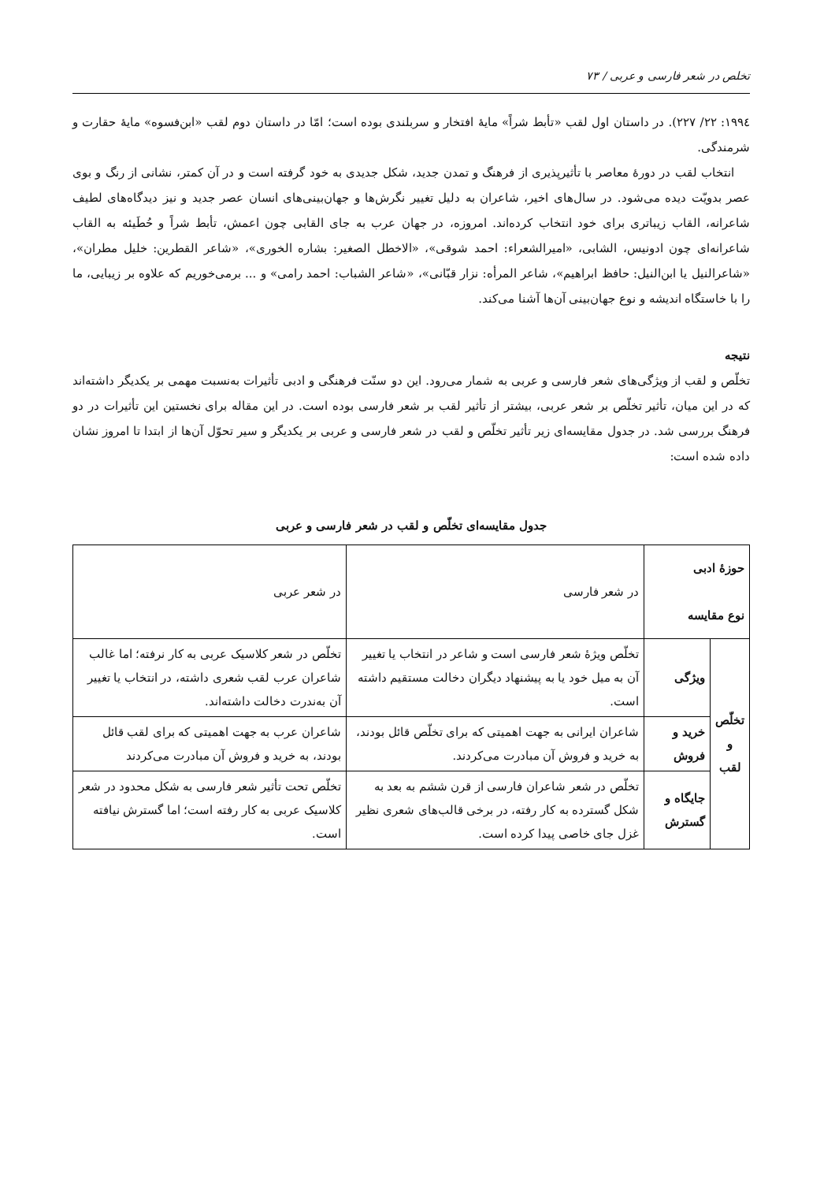تخلص در شعر فارسی و عربی / ۷۳
۱۹۹٤: ۲۲/ ۲۲۷). در داستان اول لقب «تأبط شراً» مایهٔ افتخار و سربلندی بوده است؛ امّا در داستان دوم لقب «ابن‌فسوه» مایهٔ حقارت و شرمندگی.
انتخاب لقب در دورهٔ معاصر با تأثیرپذیری از فرهنگ و تمدن جدید، شکل جدیدی به خود گرفته است و در آن کمتر، نشانی از رنگ و بوی عصر بدویّت دیده می‌شود. در سال‌های اخیر، شاعران به دلیل تغییر نگرش‌ها و جهان‌بینی‌های انسان عصر جدید و نیز دیدگاه‌های لطیف شاعرانه، القاب زیباتری برای خود انتخاب کرده‌اند. امروزه، در جهان عرب به جای القابی چون اعمش، تأبط شراً و حُطَیئه به القاب شاعرانه‌ای چون ادونیس، الشابی، «امیرالشعراء: احمد شوقی»، «الاخطل الصغیر: بشاره الخوری»، «شاعر القطرین: خلیل مطران»، «شاعرالنیل یا ابن‌النیل: حافظ ابراهیم»، شاعر المرأه: نزار قبّانی»، «شاعر الشباب: احمد رامی» و ... برمی‌خوریم که علاوه بر زیبایی، ما را با خاستگاه اندیشه و نوع جهان‌بینی آن‌ها آشنا می‌کند.
نتیجه
تخلّص و لقب از ویژگی‌های شعر فارسی و عربی به شمار می‌رود. این دو سنّت فرهنگی و ادبی تأثیرات به‌نسبت مهمی بر یکدیگر داشته‌اند که در این میان، تأثیر تخلّص بر شعر عربی، بیشتر از تأثیر لقب بر شعر فارسی بوده است. در این مقاله برای نخستین این تأثیرات در دو فرهنگ بررسی شد. در جدول مقایسه‌ای زیر تأثیر تخلّص و لقب در شعر فارسی و عربی بر یکدیگر و سیر تحوّل آن‌ها از ابتدا تا امروز نشان داده شده است:
جدول مقایسه‌ای تخلّص و لقب در شعر فارسی و عربی
| حوزهٔ ادبی نوع مقایسه | | در شعر فارسی | در شعر عربی |
| تخلّص و لقب | ویژگی | تخلّص ویژهٔ شعر فارسی است و شاعر در انتخاب یا تغییر آن به میل خود یا به پیشنهاد دیگران دخالت مستقیم داشته است. | تخلّص در شعر کلاسیک عربی به کار نرفته؛ اما غالب شاعران عرب لقب شعری داشته، در انتخاب یا تغییر آن به‌ندرت دخالت داشته‌اند. |
| | خرید و فروش | شاعران ایرانی به جهت اهمیتی که برای تخلّص قائل بودند، به خرید و فروش آن مبادرت می‌کردند. | شاعران عرب به جهت اهمیتی که برای لقب قائل بودند، به خرید و فروش آن مبادرت می‌کردند |
| | جایگاه و گسترش | تخلّص در شعر شاعران فارسی از قرن ششم به بعد به شکل گسترده به کار رفته، در برخی قالب‌های شعری نظیر غزل جای خاصی پیدا کرده است. | تخلّص تحت تأثیر شعر فارسی به شکل محدود در شعر کلاسیک عربی به کار رفته است؛ اما گسترش نیافته است. |